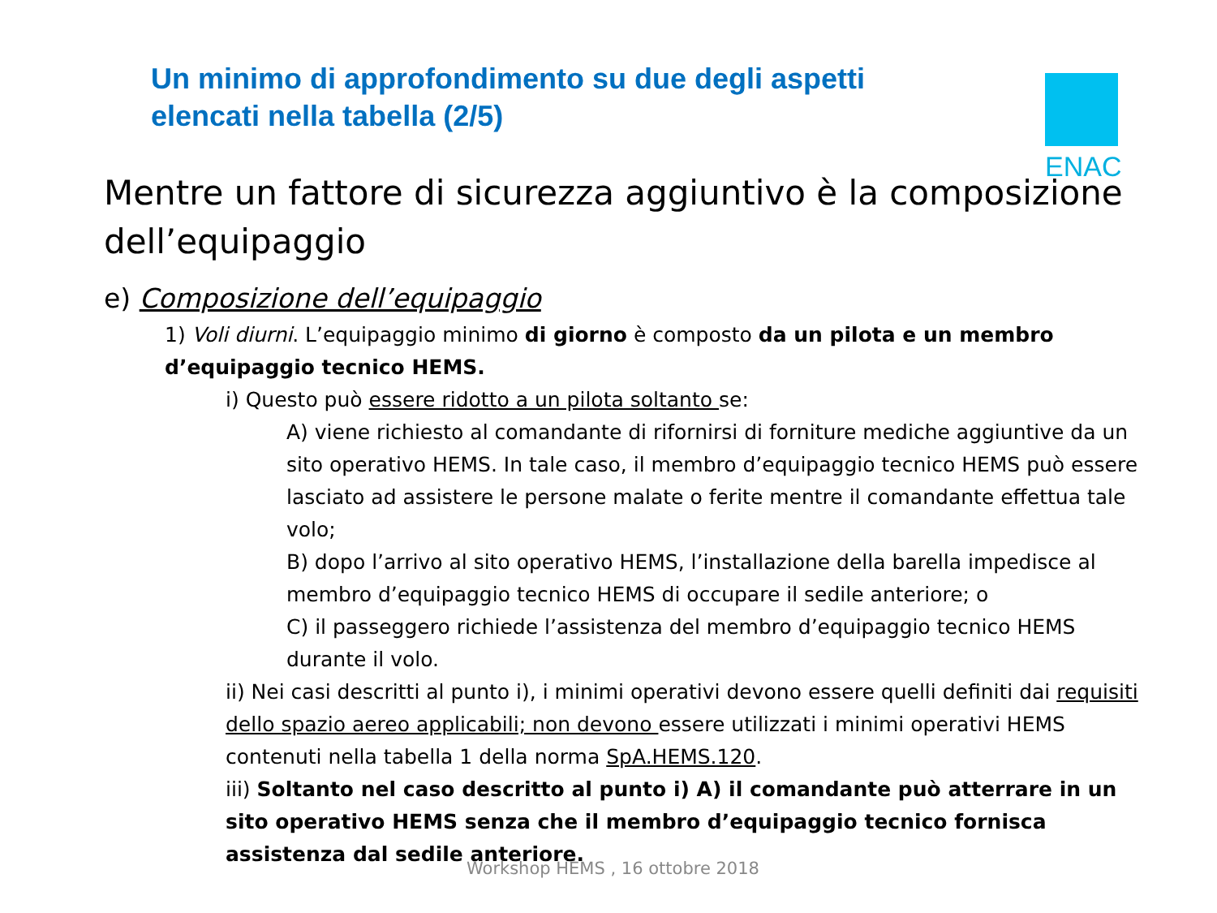Un minimo di approfondimento su due degli aspetti
elencati nella tabella (2/5)
ENAC
Mentre un fattore di sicurezza aggiuntivo è la composizione dell’equipaggio
e) Composizione dell’equipaggio
1) Voli diurni. L’equipaggio minimo di giorno è composto da un pilota e un membro d’equipaggio tecnico HEMS.
i) Questo può essere ridotto a un pilota soltanto se:
A) viene richiesto al comandante di rifornirsi di forniture mediche aggiuntive da un sito operativo HEMS. In tale caso, il membro d’equipaggio tecnico HEMS può essere lasciato ad assistere le persone malate o ferite mentre il comandante effettua tale volo;
B) dopo l’arrivo al sito operativo HEMS, l’installazione della barella impedisce al membro d’equipaggio tecnico HEMS di occupare il sedile anteriore; o
C) il passeggero richiede l’assistenza del membro d’equipaggio tecnico HEMS durante il volo.
ii) Nei casi descritti al punto i), i minimi operativi devono essere quelli definiti dai requisiti dello spazio aereo applicabili; non devono essere utilizzati i minimi operativi HEMS contenuti nella tabella 1 della norma SpA.HEMS.120.
iii) Soltanto nel caso descritto al punto i) A) il comandante può atterrare in un sito operativo HEMS senza che il membro d’equipaggio tecnico fornisca assistenza dal sedile anteriore.
Workshop HEMS , 16 ottobre 2018